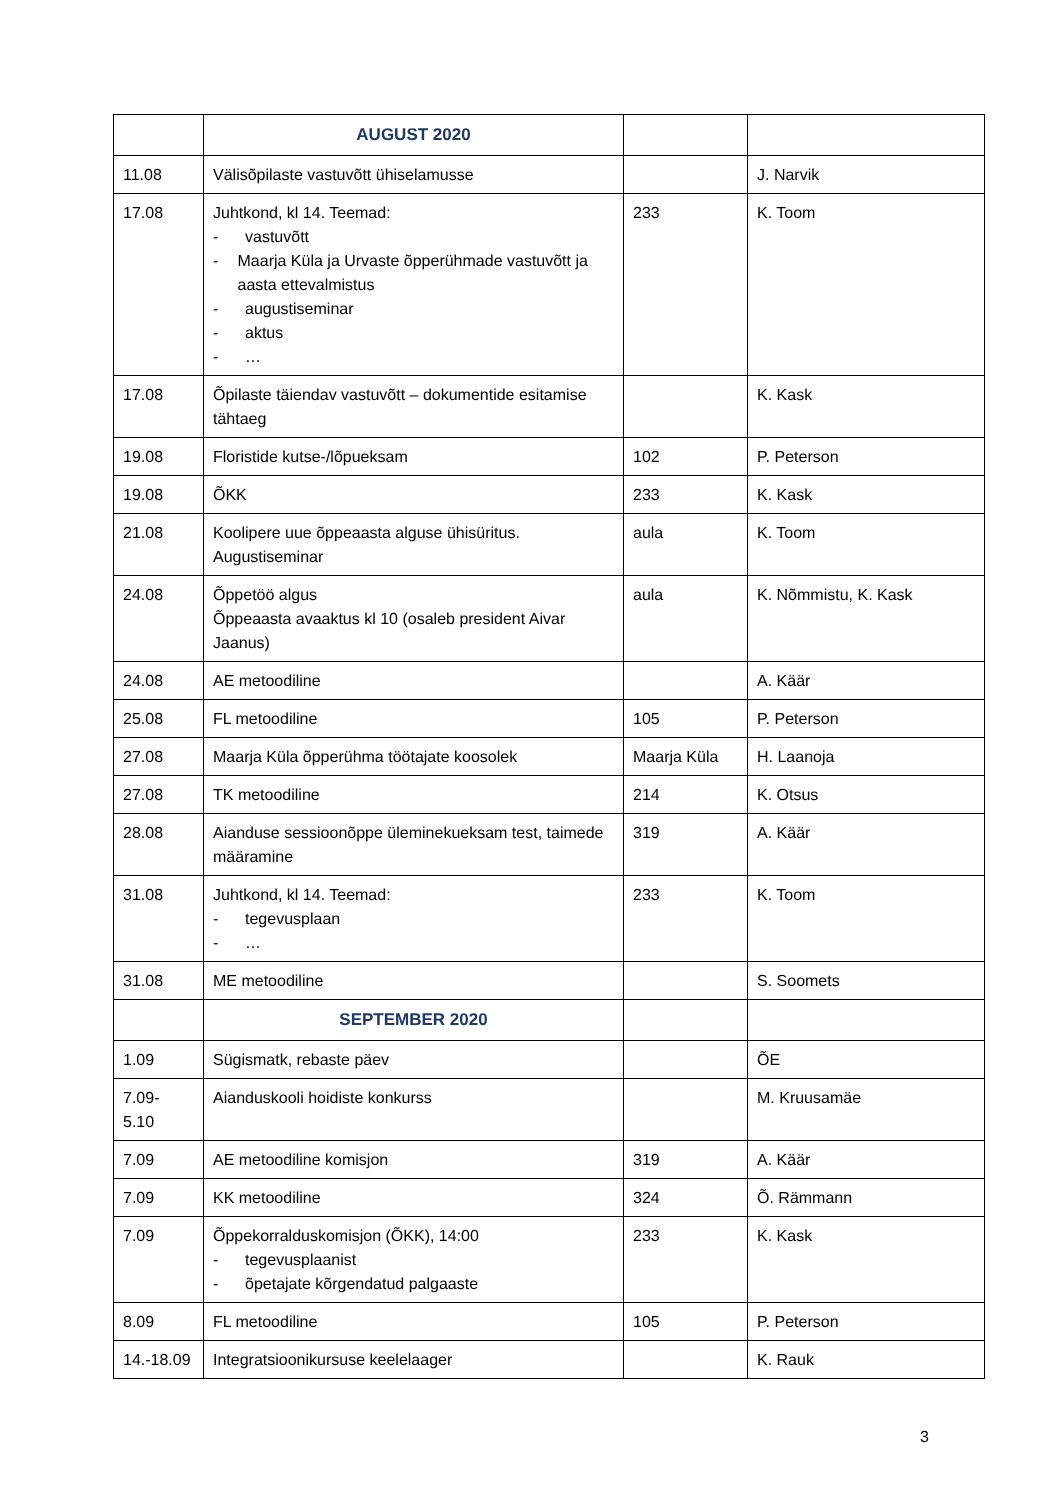| | AUGUST 2020 | | |
| 11.08 | Välisõpilaste vastuvõtt ühiselamusse | | J. Narvik |
| 17.08 | Juhtkond, kl 14. Teemad: - vastuvõtt - Maarja Küla ja Urvaste õpperühmade vastuvõtt ja aasta ettevalmistus - augustiseminar - aktus - … | 233 | K. Toom |
| 17.08 | Õpilaste täiendav vastuvõtt – dokumentide esitamise tähtaeg | | K. Kask |
| 19.08 | Floristide kutse-/lõpueksam | 102 | P. Peterson |
| 19.08 | ÕKK | 233 | K. Kask |
| 21.08 | Koolipere uue õppeaasta alguse ühisüritus. Augustiseminar | aula | K. Toom |
| 24.08 | Õppetöö algus Õppeaasta avaaktus kl 10 (osaleb president Aivar Jaanus) | aula | K. Nõmmistu, K. Kask |
| 24.08 | AE metoodiline | | A. Käär |
| 25.08 | FL metoodiline | 105 | P. Peterson |
| 27.08 | Maarja Küla õpperühma töötajate koosolek | Maarja Küla | H. Laanoja |
| 27.08 | TK metoodiline | 214 | K. Otsus |
| 28.08 | Aianduse sessioonõppe üleminekueksam test, taimede määramine | 319 | A. Käär |
| 31.08 | Juhtkond, kl 14. Teemad: - tegevusplaan - … | 233 | K. Toom |
| 31.08 | ME metoodiline | | S. Soomets |
| | SEPTEMBER 2020 | | |
| 1.09 | Sügismatk, rebaste päev | | ÕE |
| 7.09- 5.10 | Aianduskooli hoidiste konkurss | | M. Kruusamäe |
| 7.09 | AE metoodiline komisjon | 319 | A. Käär |
| 7.09 | KK metoodiline | 324 | Õ. Rämmann |
| 7.09 | Õppekorralduskomisjon (ÕKK), 14:00 - tegevusplaanist - õpetajate kõrgendatud palgaaste | 233 | K. Kask |
| 8.09 | FL metoodiline | 105 | P. Peterson |
| 14.-18.09 | Integratsioonikursuse keelelaager | | K. Rauk |
3